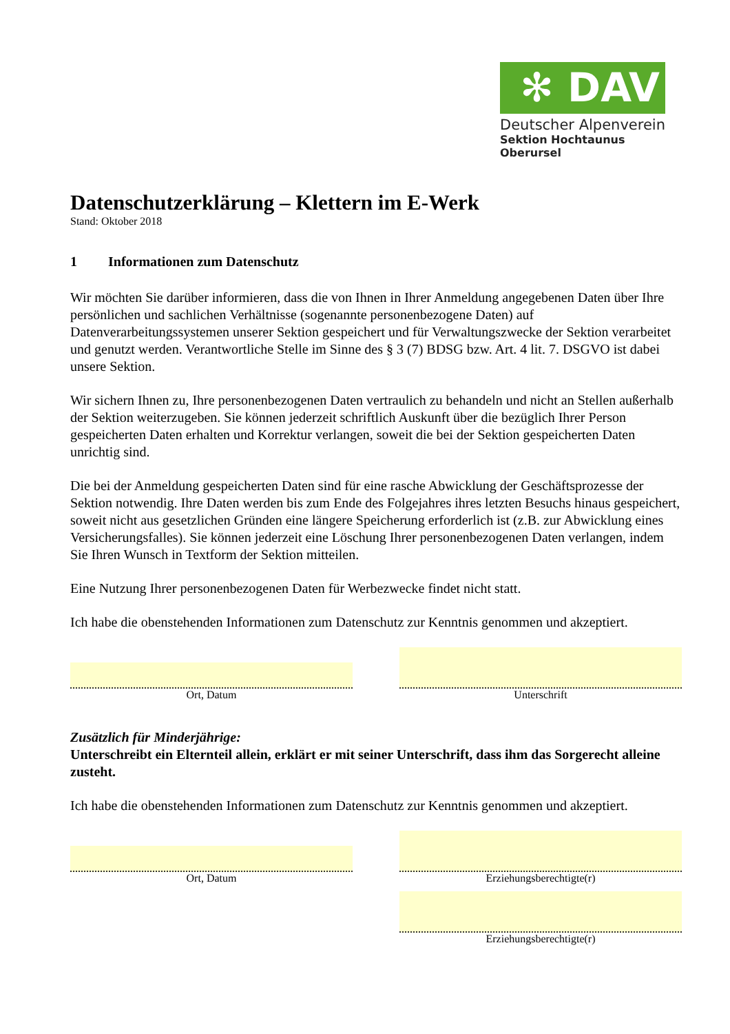✻ DAV
Deutscher Alpenverein
Sektion Hochtaunus Oberursel
Datenschutzerklärung – Klettern im E-Werk
Stand: Oktober 2018
1 Informationen zum Datenschutz
Wir möchten Sie darüber informieren, dass die von Ihnen in Ihrer Anmeldung angegebenen Daten über Ihre persönlichen und sachlichen Verhältnisse (sogenannte personenbezogene Daten) auf Datenverarbeitungssystemen unserer Sektion gespeichert und für Verwaltungszwecke der Sektion verarbeitet und genutzt werden. Verantwortliche Stelle im Sinne des § 3 (7) BDSG bzw. Art. 4 lit. 7. DSGVO ist dabei unsere Sektion.
Wir sichern Ihnen zu, Ihre personenbezogenen Daten vertraulich zu behandeln und nicht an Stellen außerhalb der Sektion weiterzugeben. Sie können jederzeit schriftlich Auskunft über die bezüglich Ihrer Person gespeicherten Daten erhalten und Korrektur verlangen, soweit die bei der Sektion gespeicherten Daten unrichtig sind.
Die bei der Anmeldung gespeicherten Daten sind für eine rasche Abwicklung der Geschäftsprozesse der Sektion notwendig. Ihre Daten werden bis zum Ende des Folgejahres ihres letzten Besuchs hinaus gespeichert, soweit nicht aus gesetzlichen Gründen eine längere Speicherung erforderlich ist (z.B. zur Abwicklung eines Versicherungsfalles). Sie können jederzeit eine Löschung Ihrer personenbezogenen Daten verlangen, indem Sie Ihren Wunsch in Textform der Sektion mitteilen.
Eine Nutzung Ihrer personenbezogenen Daten für Werbezwecke findet nicht statt.
Ich habe die obenstehenden Informationen zum Datenschutz zur Kenntnis genommen und akzeptiert.
Ort, Datum
Unterschrift
Zusätzlich für Minderjährige:
Unterschreibt ein Elternteil allein, erklärt er mit seiner Unterschrift, dass ihm das Sorgerecht alleine zusteht.
Ich habe die obenstehenden Informationen zum Datenschutz zur Kenntnis genommen und akzeptiert.
Ort, Datum Erziehungsberechtigte(r)
Erziehungsberechtigte(r)